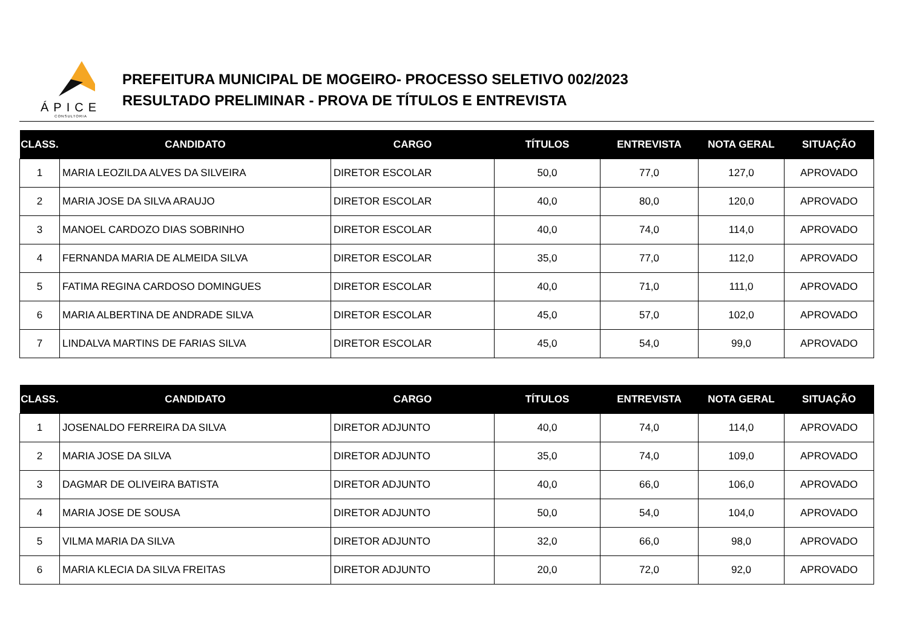ÁPICE
CONSULTORIA
PREFEITURA MUNICIPAL DE MOGEIRO- PROCESSO SELETIVO 002/2023
RESULTADO PRELIMINAR - PROVA DE TÍTULOS E ENTREVISTA
| CLASS. | CANDIDATO | CARGO | TÍTULOS | ENTREVISTA | NOTA GERAL | SITUAÇÃO |
| --- | --- | --- | --- | --- | --- | --- |
| 1 | MARIA LEOZILDA ALVES DA SILVEIRA | DIRETOR ESCOLAR | 50,0 | 77,0 | 127,0 | APROVADO |
| 2 | MARIA JOSE DA SILVA ARAUJO | DIRETOR ESCOLAR | 40,0 | 80,0 | 120,0 | APROVADO |
| 3 | MANOEL CARDOZO DIAS SOBRINHO | DIRETOR ESCOLAR | 40,0 | 74,0 | 114,0 | APROVADO |
| 4 | FERNANDA MARIA DE ALMEIDA SILVA | DIRETOR ESCOLAR | 35,0 | 77,0 | 112,0 | APROVADO |
| 5 | FATIMA REGINA CARDOSO DOMINGUES | DIRETOR ESCOLAR | 40,0 | 71,0 | 111,0 | APROVADO |
| 6 | MARIA ALBERTINA DE ANDRADE SILVA | DIRETOR ESCOLAR | 45,0 | 57,0 | 102,0 | APROVADO |
| 7 | LINDALVA MARTINS DE FARIAS SILVA | DIRETOR ESCOLAR | 45,0 | 54,0 | 99,0 | APROVADO |
| CLASS. | CANDIDATO | CARGO | TÍTULOS | ENTREVISTA | NOTA GERAL | SITUAÇÃO |
| --- | --- | --- | --- | --- | --- | --- |
| 1 | JOSENALDO FERREIRA DA SILVA | DIRETOR ADJUNTO | 40,0 | 74,0 | 114,0 | APROVADO |
| 2 | MARIA JOSE DA SILVA | DIRETOR ADJUNTO | 35,0 | 74,0 | 109,0 | APROVADO |
| 3 | DAGMAR DE OLIVEIRA BATISTA | DIRETOR ADJUNTO | 40,0 | 66,0 | 106,0 | APROVADO |
| 4 | MARIA JOSE DE SOUSA | DIRETOR ADJUNTO | 50,0 | 54,0 | 104,0 | APROVADO |
| 5 | VILMA MARIA DA SILVA | DIRETOR ADJUNTO | 32,0 | 66,0 | 98,0 | APROVADO |
| 6 | MARIA KLECIA DA SILVA FREITAS | DIRETOR ADJUNTO | 20,0 | 72,0 | 92,0 | APROVADO |